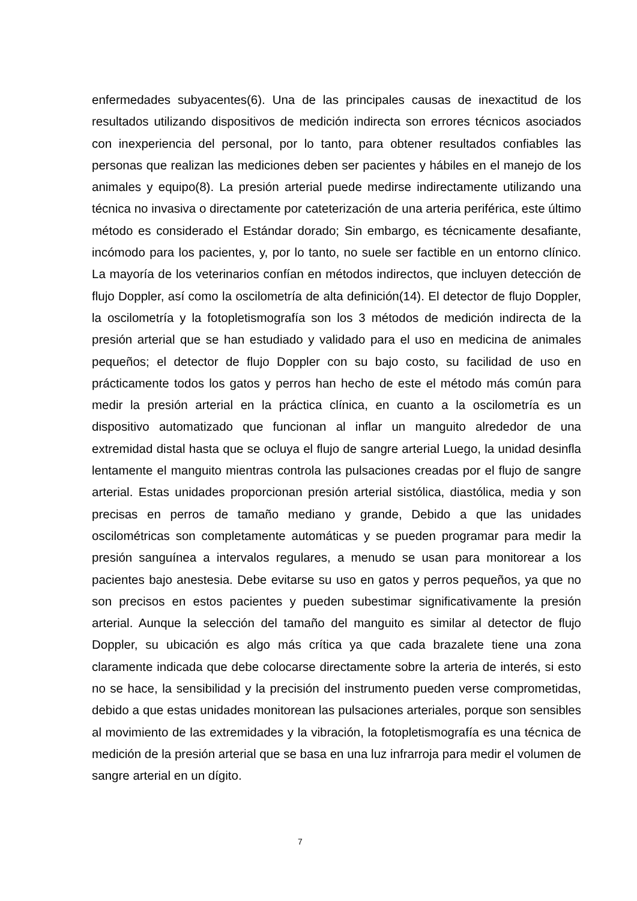enfermedades subyacentes(6). Una de las principales causas de inexactitud de los resultados utilizando dispositivos de medición indirecta son errores técnicos asociados con inexperiencia del personal, por lo tanto, para obtener resultados confiables las personas que realizan las mediciones deben ser pacientes y hábiles en el manejo de los animales y equipo(8). La presión arterial puede medirse indirectamente utilizando una técnica no invasiva o directamente por cateterización de una arteria periférica, este último método es considerado el Estándar dorado; Sin embargo, es técnicamente desafiante, incómodo para los pacientes, y, por lo tanto, no suele ser factible en un entorno clínico. La mayoría de los veterinarios confían en métodos indirectos, que incluyen detección de flujo Doppler, así como la oscilometría de alta definición(14). El detector de flujo Doppler, la oscilometría y la fotopletismografía son los 3 métodos de medición indirecta de la presión arterial que se han estudiado y validado para el uso en medicina de animales pequeños; el detector de flujo Doppler con su bajo costo, su facilidad de uso en prácticamente todos los gatos y perros han hecho de este el método más común para medir la presión arterial en la práctica clínica, en cuanto a la oscilometría es un dispositivo automatizado que funcionan al inflar un manguito alrededor de una extremidad distal hasta que se ocluya el flujo de sangre arterial Luego, la unidad desinfla lentamente el manguito mientras controla las pulsaciones creadas por el flujo de sangre arterial. Estas unidades proporcionan presión arterial sistólica, diastólica, media y son precisas en perros de tamaño mediano y grande, Debido a que las unidades oscilométricas son completamente automáticas y se pueden programar para medir la presión sanguínea a intervalos regulares, a menudo se usan para monitorear a los pacientes bajo anestesia. Debe evitarse su uso en gatos y perros pequeños, ya que no son precisos en estos pacientes y pueden subestimar significativamente la presión arterial. Aunque la selección del tamaño del manguito es similar al detector de flujo Doppler, su ubicación es algo más crítica ya que cada brazalete tiene una zona claramente indicada que debe colocarse directamente sobre la arteria de interés, si esto no se hace, la sensibilidad y la precisión del instrumento pueden verse comprometidas, debido a que estas unidades monitorean las pulsaciones arteriales, porque son sensibles al movimiento de las extremidades y la vibración, la fotopletismografía es una técnica de medición de la presión arterial que se basa en una luz infrarroja para medir el volumen de sangre arterial en un dígito.
7